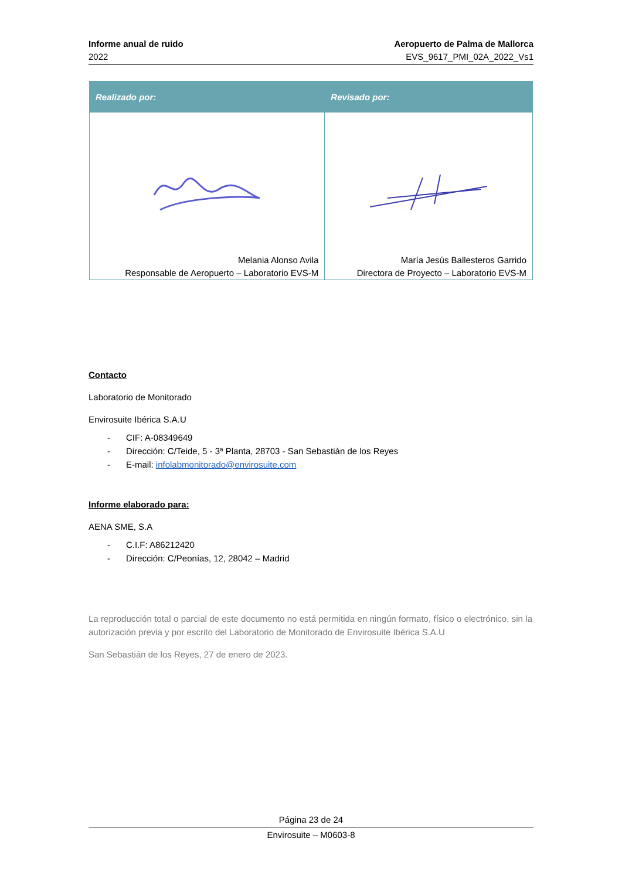Informe anual de ruido
2022
Aeropuerto de Palma de Mallorca
EVS_9617_PMI_02A_2022_Vs1
| Realizado por: | Revisado por: |
| --- | --- |
| Melania Alonso Avila Responsable de Aeropuerto – Laboratorio EVS-M | María Jesús Ballesteros Garrido Directora de Proyecto – Laboratorio EVS-M |
Contacto
Laboratorio de Monitorado
Envirosuite Ibérica S.A.U
- CIF: A-08349649
- Dirección: C/Teide, 5 - 3ª Planta, 28703 - San Sebastián de los Reyes
- E-mail: infolabmonitorado@envirosuite.com
Informe elaborado para:
AENA SME, S.A
- C.I.F: A86212420
- Dirección: C/Peonías, 12, 28042 – Madrid
La reproducción total o parcial de este documento no está permitida en ningún formato, físico o electrónico, sin la autorización previa y por escrito del Laboratorio de Monitorado de Envirosuite Ibérica S.A.U
San Sebastián de los Reyes, 27 de enero de 2023.
Página 23 de 24
Envirosuite – M0603-8